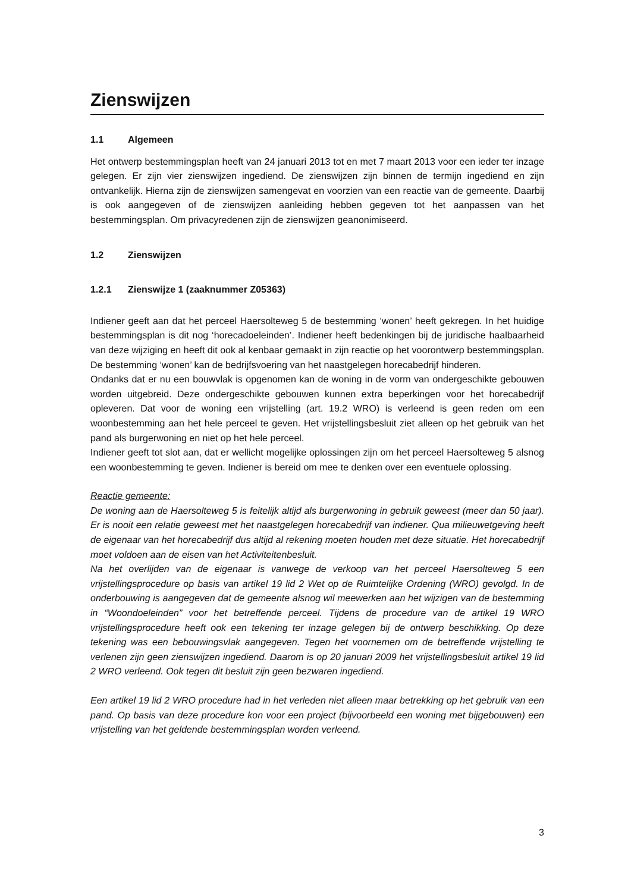Zienswijzen
1.1 Algemeen
Het ontwerp bestemmingsplan heeft van 24 januari 2013 tot en met 7 maart 2013 voor een ieder ter inzage gelegen. Er zijn vier zienswijzen ingediend. De zienswijzen zijn binnen de termijn ingediend en zijn ontvankelijk. Hierna zijn de zienswijzen samengevat en voorzien van een reactie van de gemeente. Daarbij is ook aangegeven of de zienswijzen aanleiding hebben gegeven tot het aanpassen van het bestemmingsplan. Om privacyredenen zijn de zienswijzen geanonimiseerd.
1.2 Zienswijzen
1.2.1 Zienswijze 1 (zaaknummer Z05363)
Indiener geeft aan dat het perceel Haersolteweg 5 de bestemming ‘wonen’ heeft gekregen. In het huidige bestemmingsplan is dit nog ‘horecadoeleinden’. Indiener heeft bedenkingen bij de juridische haalbaarheid van deze wijziging en heeft dit ook al kenbaar gemaakt in zijn reactie op het voorontwerp bestemmingsplan. De bestemming ‘wonen’ kan de bedrijfsvoering van het naastgelegen horecabedrijf hinderen.
Ondanks dat er nu een bouwvlak is opgenomen kan de woning in de vorm van ondergeschikte gebouwen worden uitgebreid. Deze ondergeschikte gebouwen kunnen extra beperkingen voor het horecabedrijf opleveren. Dat voor de woning een vrijstelling (art. 19.2 WRO) is verleend is geen reden om een woonbestemming aan het hele perceel te geven. Het vrijstellingsbesluit ziet alleen op het gebruik van het pand als burgerwoning en niet op het hele perceel.
Indiener geeft tot slot aan, dat er wellicht mogelijke oplossingen zijn om het perceel Haersolteweg 5 alsnog een woonbestemming te geven. Indiener is bereid om mee te denken over een eventuele oplossing.
Reactie gemeente:
De woning aan de Haersolteweg 5 is feitelijk altijd als burgerwoning in gebruik geweest (meer dan 50 jaar). Er is nooit een relatie geweest met het naastgelegen horecabedrijf van indiener. Qua milieuwetgeving heeft de eigenaar van het horecabedrijf dus altijd al rekening moeten houden met deze situatie. Het horecabedrijf moet voldoen aan de eisen van het Activiteitenbesluit.
Na het overlijden van de eigenaar is vanwege de verkoop van het perceel Haersolteweg 5 een vrijstellingsprocedure op basis van artikel 19 lid 2 Wet op de Ruimtelijke Ordening (WRO) gevolgd. In de onderbouwing is aangegeven dat de gemeente alsnog wil meewerken aan het wijzigen van de bestemming in “Woondoeleinden” voor het betreffende perceel. Tijdens de procedure van de artikel 19 WRO vrijstellingsprocedure heeft ook een tekening ter inzage gelegen bij de ontwerp beschikking. Op deze tekening was een bebouwingsvlak aangegeven. Tegen het voornemen om de betreffende vrijstelling te verlenen zijn geen zienswijzen ingediend. Daarom is op 20 januari 2009 het vrijstellingsbesluit artikel 19 lid 2 WRO verleend. Ook tegen dit besluit zijn geen bezwaren ingediend.
Een artikel 19 lid 2 WRO procedure had in het verleden niet alleen maar betrekking op het gebruik van een pand. Op basis van deze procedure kon voor een project (bijvoorbeeld een woning met bijgebouwen) een vrijstelling van het geldende bestemmingsplan worden verleend.
3